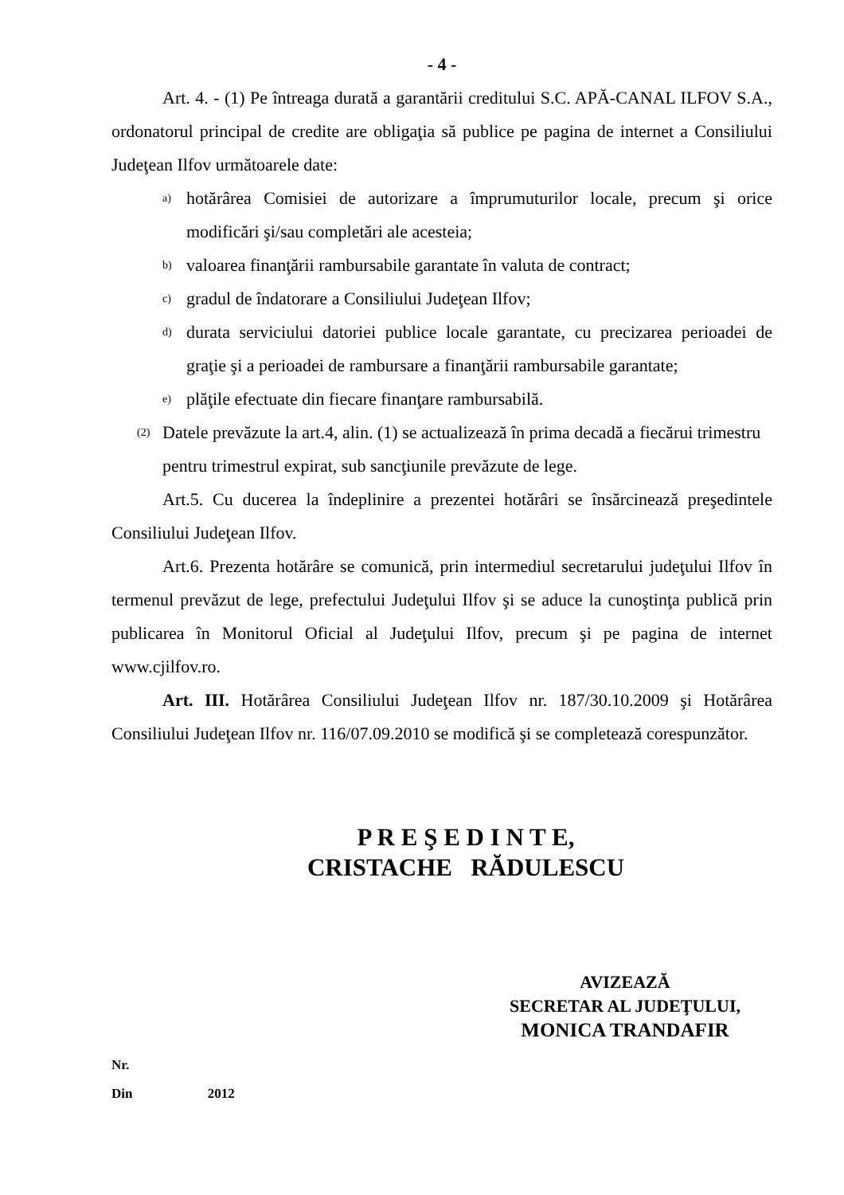- 4 -
Art. 4. - (1) Pe întreaga durată a garantării creditului S.C. APĂ-CANAL ILFOV S.A., ordonatorul principal de credite are obligaţia să publice pe pagina de internet a Consiliului Judeţean Ilfov următoarele date:
a) hotărârea Comisiei de autorizare a împrumuturilor locale, precum şi orice modificări şi/sau completări ale acesteia;
b) valoarea finanţării rambursabile garantate în valuta de contract;
c) gradul de îndatorare a Consiliului Judeţean Ilfov;
d) durata serviciului datoriei publice locale garantate, cu precizarea perioadei de graţie şi a perioadei de rambursare a finanţării rambursabile garantate;
e) plăţile efectuate din fiecare finanţare rambursabilă.
(2) Datele prevăzute la art.4, alin. (1) se actualizează în prima decadă a fiecărui trimestru pentru trimestrul expirat, sub sancţiunile prevăzute de lege.
Art.5. Cu ducerea la îndeplinire a prezentei hotărâri se însărcinează preşedintele Consiliului Judeţean Ilfov.
Art.6. Prezenta hotărâre se comunică, prin intermediul secretarului judeţului Ilfov în termenul prevăzut de lege, prefectului Judeţului Ilfov şi se aduce la cunoştinţa publică prin publicarea în Monitorul Oficial al Judeţului Ilfov, precum şi pe pagina de internet www.cjilfov.ro.
Art. III. Hotărârea Consiliului Judeţean Ilfov nr. 187/30.10.2009 şi Hotărârea Consiliului Judeţean Ilfov nr. 116/07.09.2010 se modifică şi se completează corespunzător.
P R E Ş E D I N T E,
CRISTACHE RĂDULESCU
AVIZEAZĂ
SECRETAR AL JUDEŢULUI,
MONICA TRANDAFIR
Nr.
Din 2012